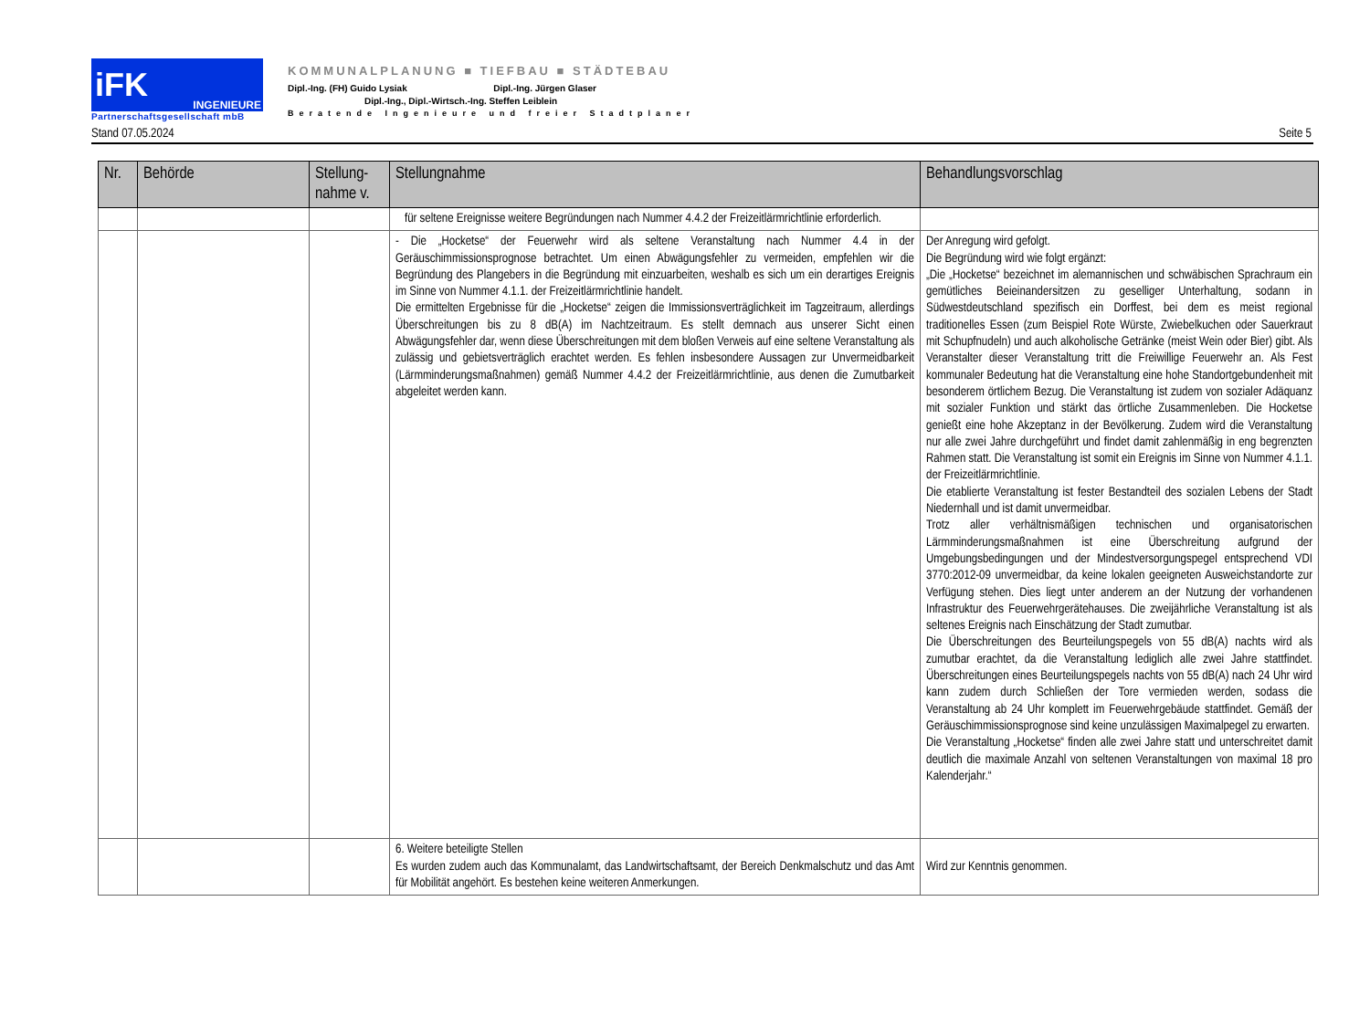iFK INGENIEURE
Partnerschaftsgesellschaft mbB
KOMMUNALPLANUNG ■ TIEFBAU ■ STÄDTEBAU
Dipl.-Ing. (FH) Guido Lysiak Dipl.-Ing. Jürgen Glaser
Dipl.-Ing., Dipl.-Wirtsch.-Ing. Steffen Leiblein
Beratende Ingenieure und freier Stadtplaner
Stand 07.05.2024 Seite 5
| Nr. | Behörde | Stellung-nahme v. | Stellungnahme | Behandlungsvorschlag |
| --- | --- | --- | --- | --- |
| | | | für seltene Ereignisse weitere Begründungen nach Nummer 4.4.2 der Freizeitlärmrichtlinie erforderlich. | |
| | | | - Die „Hocketse“ der Feuerwehr wird als seltene Veranstaltung nach Nummer 4.4 in der Geräuschimmissionsprognose betrachtet. Um einen Abwägungsfehler zu vermeiden, empfehlen wir die Begründung des Plangebers in die Begründung mit einzuarbeiten, weshalb es sich um ein derartiges Ereignis im Sinne von Nummer 4.1.1. der Freizeitlärmrichtlinie handelt. Die ermittelten Ergebnisse für die „Hocketse“ zeigen die Immissionsverträglichkeit im Tagzeitraum, allerdings Überschreitungen bis zu 8 dB(A) im Nachtzeitraum. Es stellt demnach aus unserer Sicht einen Abwägungsfehler dar, wenn diese Überschreitungen mit dem bloßen Verweis auf eine seltene Veranstaltung als zulässig und gebietsverträglich erachtet werden. Es fehlen insbesondere Aussagen zur Unvermeidbarkeit (Lärmminderungsmaßnahmen) gemäß Nummer 4.4.2 der Freizeitlärmrichtlinie, aus denen die Zumutbarkeit abgeleitet werden kann. | Der Anregung wird gefolgt. Die Begründung wird wie folgt ergänzt: „Die „Hocketse“ bezeichnet im alemannischen und schwäbischen Sprachraum ein gemütliches Beieinandersitzen zu geselliger Unterhaltung, sodann in Südwestdeutschland spezifisch ein Dorffest, bei dem es meist regional traditionelles Essen (zum Beispiel Rote Würste, Zwiebelkuchen oder Sauerkraut mit Schupfnudeln) und auch alkoholische Getränke (meist Wein oder Bier) gibt. Als Veranstalter dieser Veranstaltung tritt die Freiwillige Feuerwehr an. Als Fest kommunaler Bedeutung hat die Veranstaltung eine hohe Standortgebundenheit mit besonderem örtlichem Bezug. Die Veranstaltung ist zudem von sozialer Adäquanz mit sozialer Funktion und stärkt das örtliche Zusammenleben. Die Hocketse genießt eine hohe Akzeptanz in der Bevölkerung. Zudem wird die Veranstaltung nur alle zwei Jahre durchgeführt und findet damit zahlenmäßig in eng begrenzten Rahmen statt. Die Veranstaltung ist somit ein Ereignis im Sinne von Nummer 4.1.1. der Freizeitlärmrichtlinie. Die etablierte Veranstaltung ist fester Bestandteil des sozialen Lebens der Stadt Niedernhall und ist damit unvermeidbar. Trotz aller verhältnismäßigen technischen und organisatorischen Lärmminderungsmaßnahmen ist eine Überschreitung aufgrund der Umgebungsbedingungen und der Mindestversorgungspegel entsprechend VDI 3770:2012-09 unvermeidbar, da keine lokalen geeigneten Ausweichstandorte zur Verfügung stehen. Dies liegt unter anderem an der Nutzung der vorhandenen Infrastruktur des Feuerwehrgerätehauses. Die zweijährliche Veranstaltung ist als seltenes Ereignis nach Einschätzung der Stadt zumutbar. Die Überschreitungen des Beurteilungspegels von 55 dB(A) nachts wird als zumutbar erachtet, da die Veranstaltung lediglich alle zwei Jahre stattfindet. Überschreitungen eines Beurteilungspegels nachts von 55 dB(A) nach 24 Uhr wird kann zudem durch Schließen der Tore vermieden werden, sodass die Veranstaltung ab 24 Uhr komplett im Feuerwehrgebäude stattfindet. Gemäß der Geräuschimmissionsprognose sind keine unzulässigen Maximalpegel zu erwarten. Die Veranstaltung „Hocketse“ finden alle zwei Jahre statt und unterschreitet damit deutlich die maximale Anzahl von seltenen Veranstaltungen von maximal 18 pro Kalenderjahr.“ |
| | | | 6. Weitere beteiligte Stellen Es wurden zudem auch das Kommunalamt, das Landwirtschaftsamt, der Bereich Denkmalschutz und das Amt für Mobilität angehört. Es bestehen keine weiteren Anmerkungen. | Wird zur Kenntnis genommen. |